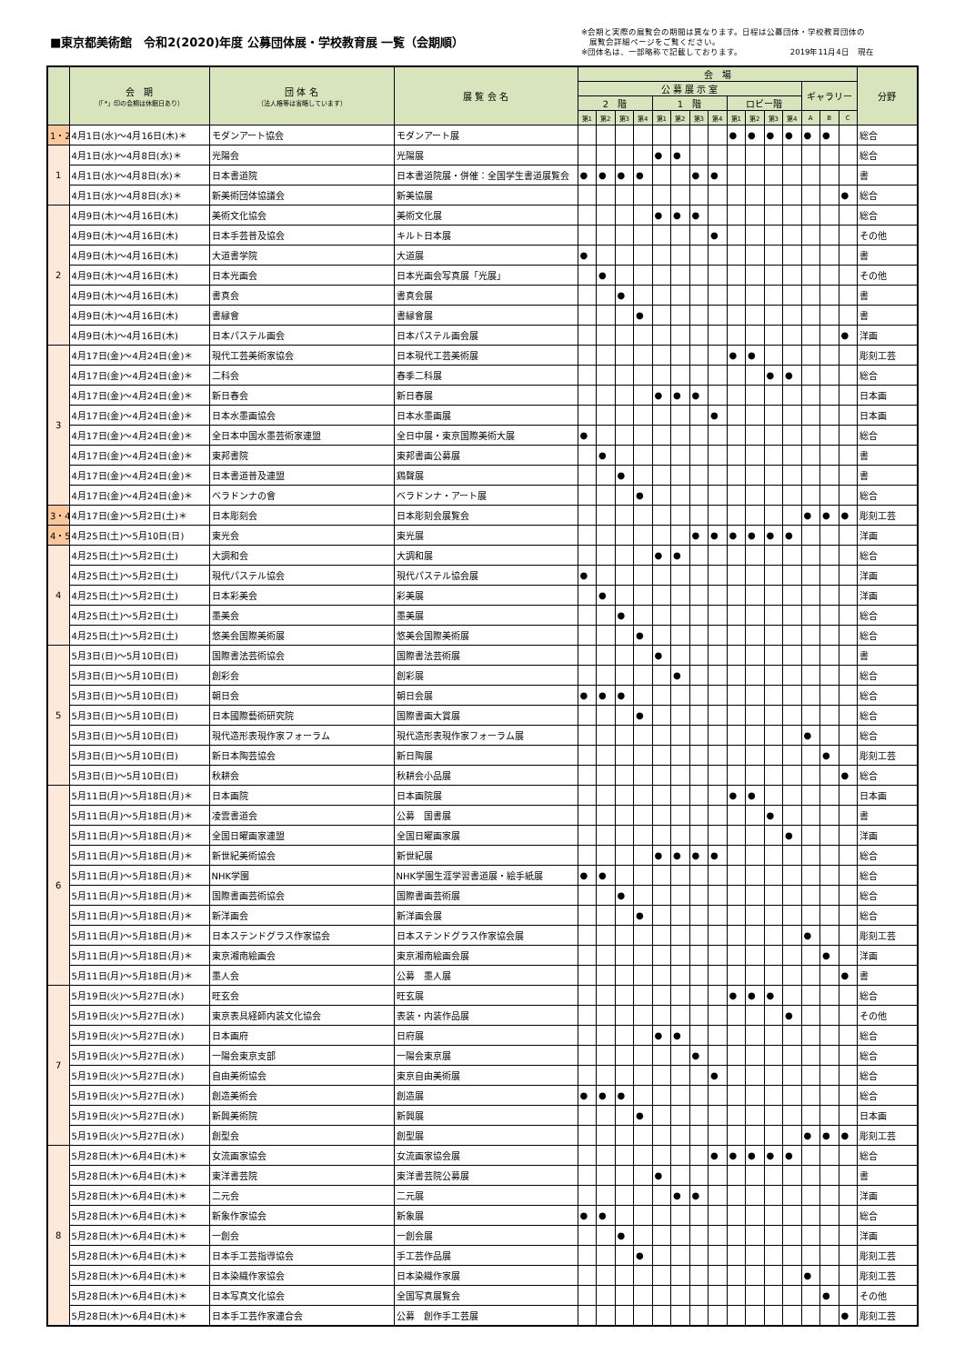■東京都美術館　令和2(2020)年度 公募団体展・学校教育展 一覧（会期順）
※会期と実際の展覧会の期間は異なります。日程は公募団体・学校教育団体の
　展覧会詳細ページをご覧ください。
※団体名は、一部略称で記載しております。　　　　　　 2019年11月4日　現在
| | 会 期 （「*」印の会期は休館日あり） | 団 体 名 （法人格等は省略しています） | 展 覧 会 名 | 会 場 | | | | | | | | | | | | | | | 分野 |
| --- | --- | --- | --- | --- | --- | --- | --- | --- | --- | --- | --- | --- | --- | --- | --- | --- | --- | --- | --- |
| | | | | 公 募 展 示 室 | | | | | | | | | | | | ギャラリー | | | |
| | | | | 2 階 | | | | 1 階 | | | | ロビー階 | | | | | | | |
| | | | | 第1 | 第2 | 第3 | 第4 | 第1 | 第2 | 第3 | 第4 | 第1 | 第2 | 第3 | 第4 | A | B | C | |
| 1・2 | 4月1日(水)～4月16日(木)＊ | モダンアート協会 | モダンアート展 | | | | | | | | | ● | ● | ● | ● | ● | ● | | 総合 |
| 1 | 4月1日(水)～4月8日(水)＊ | 光陽会 | 光陽展 | | | | | ● | ● | | | | | | | | | | 総合 |
| | 4月1日(水)～4月8日(水)＊ | 日本書道院 | 日本書道院展・併催：全国学生書道展覧会 | ● | ● | ● | ● | | | ● | ● | | | | | | | | 書 |
| | 4月1日(水)～4月8日(水)＊ | 新美術団体協議会 | 新美協展 | | | | | | | | | | | | | | | ● | 総合 |
| 2 | 4月9日(木)～4月16日(木) | 美術文化協会 | 美術文化展 | | | | | ● | ● | ● | | | | | | | | | 総合 |
| | 4月9日(木)～4月16日(木) | 日本手芸普及協会 | キルト日本展 | | | | | | | | ● | | | | | | | | その他 |
| | 4月9日(木)～4月16日(木) | 大道書学院 | 大道展 | ● | | | | | | | | | | | | | | | 書 |
| | 4月9日(木)～4月16日(木) | 日本光画会 | 日本光画会写真展「光展」 | | ● | | | | | | | | | | | | | | その他 |
| | 4月9日(木)～4月16日(木) | 書真会 | 書真会展 | | | ● | | | | | | | | | | | | | 書 |
| | 4月9日(木)～4月16日(木) | 書縁會 | 書縁會展 | | | | ● | | | | | | | | | | | | 書 |
| | 4月9日(木)～4月16日(木) | 日本パステル画会 | 日本パステル画会展 | | | | | | | | | | | | | | | ● | 洋画 |
| 3 | 4月17日(金)～4月24日(金)＊ | 現代工芸美術家協会 | 日本現代工芸美術展 | | | | | | | | | ● | ● | | | | | | 彫刻工芸 |
| | 4月17日(金)～4月24日(金)＊ | 二科会 | 春季二科展 | | | | | | | | | | | ● | ● | | | | 総合 |
| | 4月17日(金)～4月24日(金)＊ | 新日春会 | 新日春展 | | | | | ● | ● | ● | | | | | | | | | 日本画 |
| | 4月17日(金)～4月24日(金)＊ | 日本水墨画協会 | 日本水墨画展 | | | | | | | | ● | | | | | | | | 日本画 |
| | 4月17日(金)～4月24日(金)＊ | 全日本中国水墨芸術家連盟 | 全日中展・東京国際美術大展 | ● | | | | | | | | | | | | | | | 総合 |
| | 4月17日(金)～4月24日(金)＊ | 東邦書院 | 東邦書画公募展 | | ● | | | | | | | | | | | | | | 書 |
| | 4月17日(金)～4月24日(金)＊ | 日本書道普及連盟 | 鶏聲展 | | | ● | | | | | | | | | | | | | 書 |
| | 4月17日(金)～4月24日(金)＊ | ベラドンナの會 | ベラドンナ・アート展 | | | | ● | | | | | | | | | | | | 総合 |
| 3・4 | 4月17日(金)～5月2日(土)＊ | 日本彫刻会 | 日本彫刻会展覧会 | | | | | | | | | | | | | ● | ● | ● | 彫刻工芸 |
| 4・5 | 4月25日(土)～5月10日(日) | 東光会 | 東光展 | | | | | | | ● | ● | ● | ● | ● | ● | | | | 洋画 |
| 4 | 4月25日(土)～5月2日(土) | 大調和会 | 大調和展 | | | | | ● | ● | | | | | | | | | | 総合 |
| | 4月25日(土)～5月2日(土) | 現代パステル協会 | 現代パステル協会展 | ● | | | | | | | | | | | | | | | 洋画 |
| | 4月25日(土)～5月2日(土) | 日本彩美会 | 彩美展 | | ● | | | | | | | | | | | | | | 洋画 |
| | 4月25日(土)～5月2日(土) | 墨美会 | 墨美展 | | | ● | | | | | | | | | | | | | 総合 |
| | 4月25日(土)～5月2日(土) | 悠美会国際美術展 | 悠美会国際美術展 | | | | ● | | | | | | | | | | | | 総合 |
| 5 | 5月3日(日)～5月10日(日) | 国際書法芸術協会 | 国際書法芸術展 | | | | | ● | | | | | | | | | | | 書 |
| | 5月3日(日)～5月10日(日) | 創彩会 | 創彩展 | | | | | | ● | | | | | | | | | | 総合 |
| | 5月3日(日)～5月10日(日) | 朝日会 | 朝日会展 | ● | ● | ● | | | | | | | | | | | | | 総合 |
| | 5月3日(日)～5月10日(日) | 日本國際藝術研究院 | 国際書画大賞展 | | | | ● | | | | | | | | | | | | 総合 |
| | 5月3日(日)～5月10日(日) | 現代造形表現作家フォーラム | 現代造形表現作家フォーラム展 | | | | | | | | | | | | | ● | | | 総合 |
| | 5月3日(日)～5月10日(日) | 新日本陶芸協会 | 新日陶展 | | | | | | | | | | | | | | ● | | 彫刻工芸 |
| | 5月3日(日)～5月10日(日) | 秋耕会 | 秋耕会小品展 | | | | | | | | | | | | | | | ● | 総合 |
| 6 | 5月11日(月)～5月18日(月)＊ | 日本画院 | 日本画院展 | | | | | | | | | ● | ● | | | | | | 日本画 |
| | 5月11日(月)～5月18日(月)＊ | 凌雲書道会 | 公募 国書展 | | | | | | | | | | | ● | | | | | 書 |
| | 5月11日(月)～5月18日(月)＊ | 全国日曜画家連盟 | 全国日曜画家展 | | | | | | | | | | | | ● | | | | 洋画 |
| | 5月11日(月)～5月18日(月)＊ | 新世紀美術協会 | 新世紀展 | | | | | ● | ● | ● | ● | | | | | | | | 総合 |
| | 5月11日(月)～5月18日(月)＊ | NHK学園 | NHK学園生涯学習書道展・絵手紙展 | ● | ● | | | | | | | | | | | | | | 総合 |
| | 5月11日(月)～5月18日(月)＊ | 国際書画芸術協会 | 国際書画芸術展 | | | ● | | | | | | | | | | | | | 総合 |
| | 5月11日(月)～5月18日(月)＊ | 新洋画会 | 新洋画会展 | | | | ● | | | | | | | | | | | | 総合 |
| | 5月11日(月)～5月18日(月)＊ | 日本ステンドグラス作家協会 | 日本ステンドグラス作家協会展 | | | | | | | | | | | | | ● | | | 彫刻工芸 |
| | 5月11日(月)～5月18日(月)＊ | 東京湘南絵画会 | 東京湘南絵画会展 | | | | | | | | | | | | | | ● | | 洋画 |
| | 5月11日(月)～5月18日(月)＊ | 墨人会 | 公募 墨人展 | | | | | | | | | | | | | | | ● | 書 |
| 7 | 5月19日(火)～5月27日(水) | 旺玄会 | 旺玄展 | | | | | | | | | ● | ● | ● | | | | | 総合 |
| | 5月19日(火)～5月27日(水) | 東京表具経師内装文化協会 | 表装・内装作品展 | | | | | | | | | | | | ● | | | | その他 |
| | 5月19日(火)～5月27日(水) | 日本画府 | 日府展 | | | | | ● | ● | | | | | | | | | | 総合 |
| | 5月19日(火)～5月27日(水) | 一陽会東京支部 | 一陽会東京展 | | | | | | | ● | | | | | | | | | 総合 |
| | 5月19日(火)～5月27日(水) | 自由美術協会 | 東京自由美術展 | | | | | | | | ● | | | | | | | | 総合 |
| | 5月19日(火)～5月27日(水) | 創造美術会 | 創造展 | ● | ● | ● | | | | | | | | | | | | | 総合 |
| | 5月19日(火)～5月27日(水) | 新興美術院 | 新興展 | | | | ● | | | | | | | | | | | | 日本画 |
| | 5月19日(火)～5月27日(水) | 創型会 | 創型展 | | | | | | | | | | | | | ● | ● | ● | 彫刻工芸 |
| 8 | 5月28日(木)～6月4日(木)＊ | 女流画家協会 | 女流画家協会展 | | | | | | | | ● | ● | ● | ● | ● | | | | 総合 |
| | 5月28日(木)～6月4日(木)＊ | 東洋書芸院 | 東洋書芸院公募展 | | | | | ● | | | | | | | | | | | 書 |
| | 5月28日(木)～6月4日(木)＊ | 二元会 | 二元展 | | | | | | ● | ● | | | | | | | | | 洋画 |
| | 5月28日(木)～6月4日(木)＊ | 新象作家協会 | 新象展 | ● | ● | | | | | | | | | | | | | | 総合 |
| | 5月28日(木)～6月4日(木)＊ | 一創会 | 一創会展 | | | ● | | | | | | | | | | | | | 洋画 |
| | 5月28日(木)～6月4日(木)＊ | 日本手工芸指導協会 | 手工芸作品展 | | | | ● | | | | | | | | | | | | 彫刻工芸 |
| | 5月28日(木)～6月4日(木)＊ | 日本染織作家協会 | 日本染織作家展 | | | | | | | | | | | | | ● | | | 彫刻工芸 |
| | 5月28日(木)～6月4日(木)＊ | 日本写真文化協会 | 全国写真展覧会 | | | | | | | | | | | | | | ● | | その他 |
| | 5月28日(木)～6月4日(木)＊ | 日本手工芸作家連合会 | 公募 創作手工芸展 | | | | | | | | | | | | | | | ● | 彫刻工芸 |